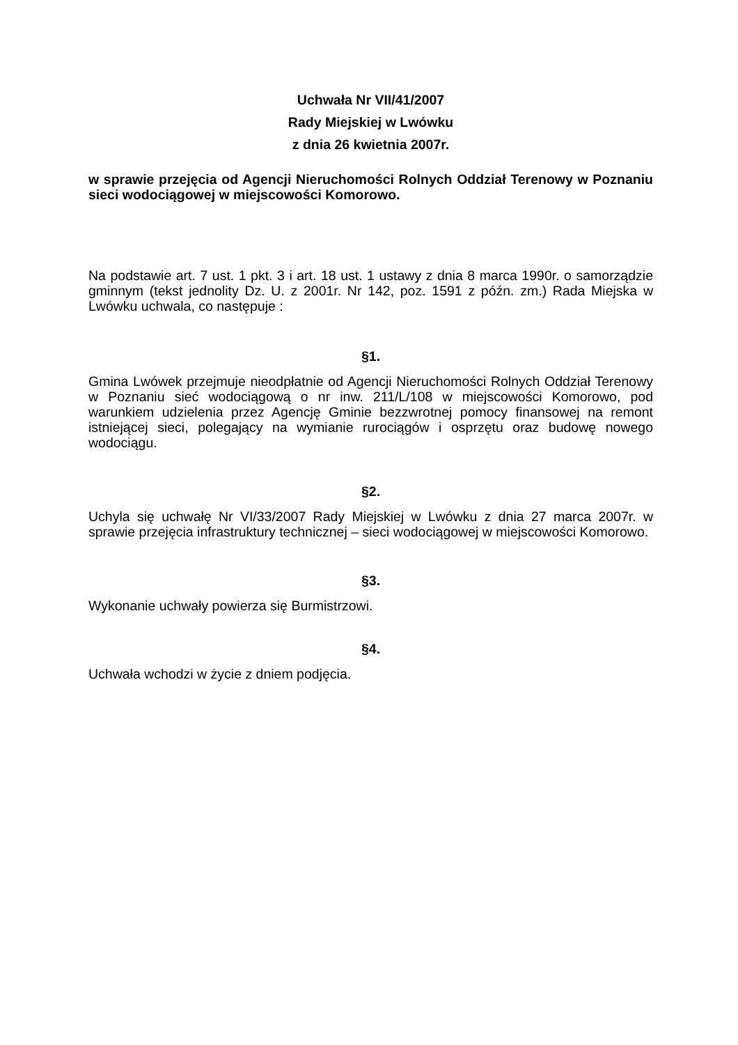Uchwała Nr VII/41/2007
Rady Miejskiej w Lwówku
z dnia 26 kwietnia 2007r.
w sprawie przejęcia od Agencji Nieruchomości Rolnych Oddział Terenowy w Poznaniu sieci wodociągowej w miejscowości Komorowo.
Na podstawie art. 7 ust. 1 pkt. 3 i art. 18 ust. 1 ustawy z dnia 8 marca 1990r. o samorządzie gminnym (tekst jednolity Dz. U. z 2001r. Nr 142, poz. 1591 z późn. zm.) Rada Miejska w Lwówku uchwala, co następuje :
§1.
Gmina Lwówek przejmuje nieodpłatnie od Agencji Nieruchomości Rolnych Oddział Terenowy w Poznaniu sieć wodociągową o nr inw. 211/L/108 w miejscowości Komorowo, pod warunkiem udzielenia przez Agencję Gminie bezzwrotnej pomocy finansowej na remont istniejącej sieci, polegający na wymianie rurociągów i osprzętu oraz budowę nowego wodociągu.
§2.
Uchyla się uchwałę Nr VI/33/2007 Rady Miejskiej w Lwówku z dnia 27 marca 2007r. w sprawie przejęcia infrastruktury technicznej – sieci wodociągowej w miejscowości Komorowo.
§3.
Wykonanie uchwały powierza się Burmistrzowi.
§4.
Uchwała wchodzi w życie z dniem podjęcia.